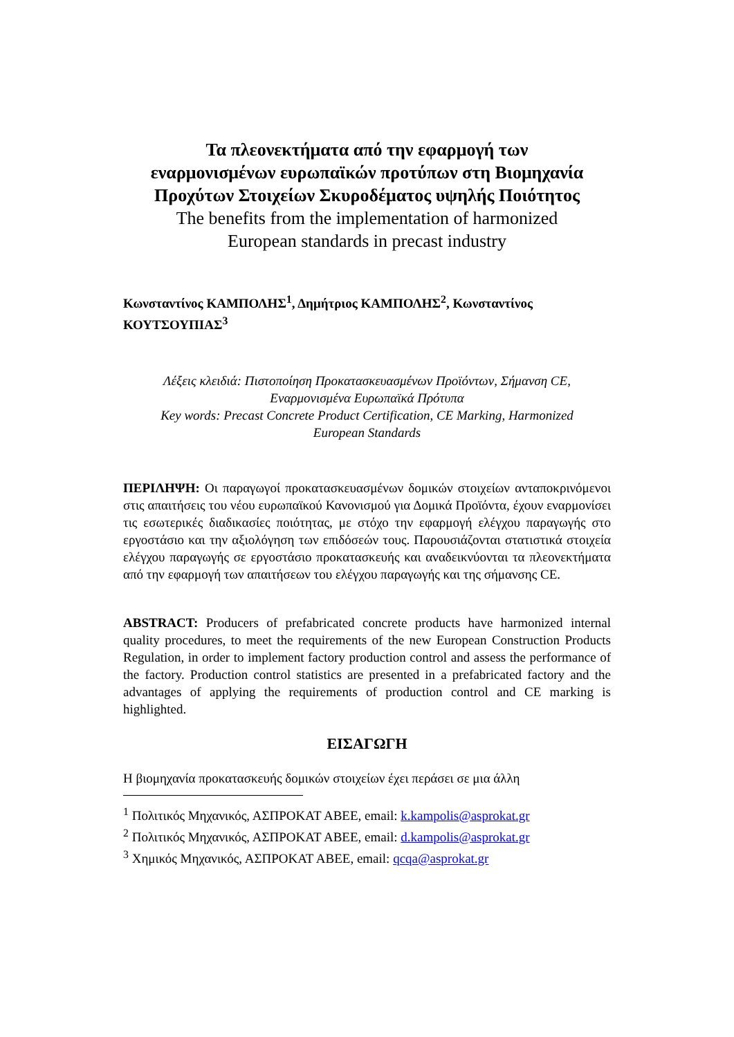Τα πλεονεκτήματα από την εφαρμογή των
εναρμονισμένων ευρωπαϊκών προτύπων στη Βιομηχανία
Προχύτων Στοιχείων Σκυροδέματος υψηλής Ποιότητος
The benefits from the implementation of harmonized
European standards in precast industry
Κωνσταντίνος ΚΑΜΠΟΛΗΣ<sup>1</sup>, Δημήτριος ΚΑΜΠΟΛΗΣ<sup>2</sup>, Κωνσταντίνος ΚΟΥΤΣΟΥΠΙΑΣ<sup>3</sup>
Λέξεις κλειδιά: Πιστοποίηση Προκατασκευασμένων Προϊόντων, Σήμανση CE,
Εναρμονισμένα Ευρωπαϊκά Πρότυπα
Key words: Precast Concrete Product Certification, CE Marking, Harmonized
European Standards
ΠΕΡΙΛΗΨΗ: Οι παραγωγοί προκατασκευασμένων δομικών στοιχείων ανταποκρινόμενοι στις απαιτήσεις του νέου ευρωπαϊκού Κανονισμού για Δομικά Προϊόντα, έχουν εναρμονίσει τις εσωτερικές διαδικασίες ποιότητας, με στόχο την εφαρμογή ελέγχου παραγωγής στο εργοστάσιο και την αξιολόγηση των επιδόσεών τους. Παρουσιάζονται στατιστικά στοιχεία ελέγχου παραγωγής σε εργοστάσιο προκατασκευής και αναδεικνύονται τα πλεονεκτήματα από την εφαρμογή των απαιτήσεων του ελέγχου παραγωγής και της σήμανσης CE.
ABSTRACT: Producers of prefabricated concrete products have harmonized internal quality procedures, to meet the requirements of the new European Construction Products Regulation, in order to implement factory production control and assess the performance of the factory. Production control statistics are presented in a prefabricated factory and the advantages of applying the requirements of production control and CE marking is highlighted.
ΕΙΣΑΓΩΓΗ
Η βιομηχανία προκατασκευής δομικών στοιχείων έχει περάσει σε μια άλλη
<sup>1</sup> Πολιτικός Μηχανικός, ΑΣΠΡΟΚΑΤ ΑΒΕΕ, email: k.kampolis@asprokat.gr
<sup>2</sup> Πολιτικός Μηχανικός, ΑΣΠΡΟΚΑΤ ΑΒΕΕ, email: d.kampolis@asprokat.gr
<sup>3</sup> Χημικός Μηχανικός, ΑΣΠΡΟΚΑΤ ΑΒΕΕ, email: qcqa@asprokat.gr